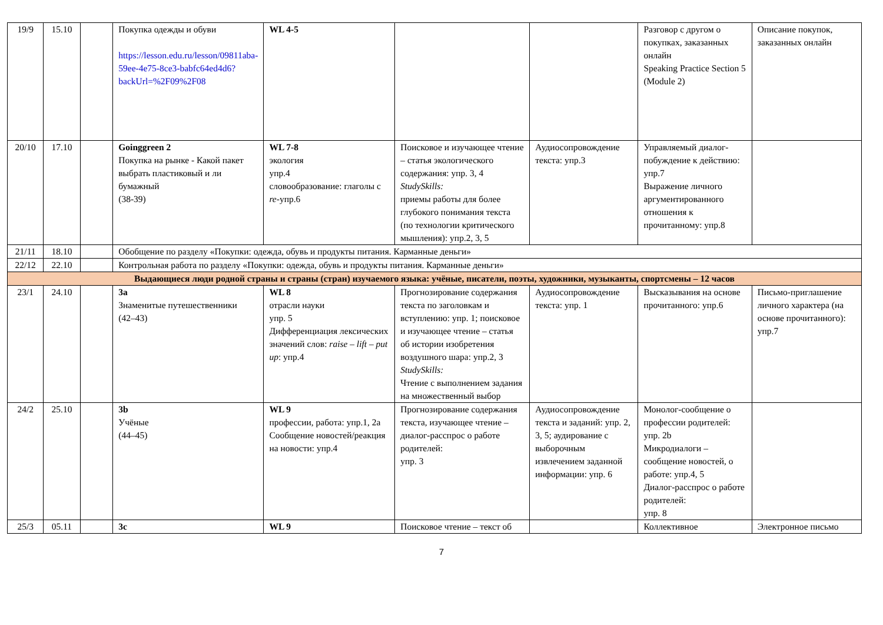| 19/9 | 15.10 | | Покупка одежды и обуви https://lesson.edu.ru/lesson/09811aba-59ee-4e75-8ce3-babfc64ed4d6?backUrl=%2F09%2F08 | WL 4-5 | | | Разговор с другом о покупках, заказанных онлайн Speaking Practice Section 5 (Module 2) | Описание покупок, заказанных онлайн |
| 20/10 | 17.10 | | Goinggreen 2 Покупка на рынке - Какой пакет выбрать пластиковый и ли бумажный (38-39) | WL 7-8 экология упр.4 словообразование: глаголы с re -упр.6 | Поисковое и изучающее чтение – статья экологического содержания: упр. 3, 4 StudySkills: приемы работы для более глубокого понимания текста (по технологии критического мышления): упр.2, 3, 5 | Аудиосопровождение текста: упр.3 | Управляемый диалог-побуждение к действию: упр.7 Выражение личного аргументированного отношения к прочитанному: упр.8 | |
| 21/11 | 18.10 | | Обобщение по разделу «Покупки: одежда, обувь и продукты питания. Карманные деньги» | | | | | |
| 22/12 | 22.10 | | Контрольная работа по разделу «Покупки: одежда, обувь и продукты питания. Карманные деньги» | | | | | |
| Выдающиеся люди родной страны и страны (стран) изучаемого языка: учёные, писатели, поэты, художники, музыканты, спортсмены – 12 часов | | | | | | | | |
| 23/1 | 24.10 | | 3a Знаменитые путешественники (42–43) | WL 8 отрасли науки упр. 5 Дифференциация лексических значений слов: raise – lift – put up : упр.4 | Прогнозирование содержания текста по заголовкам и вступлению: упр. 1; поисковое и изучающее чтение – статья об истории изобретения воздушного шара: упр.2, 3 StudySkills: Чтение с выполнением задания на множественный выбор | Аудиосопровождение текста: упр. 1 | Высказывания на основе прочитанного: упр.6 | Письмо-приглашение личного характера (на основе прочитанного): упр.7 |
| 24/2 | 25.10 | | 3b Учёные (44–45) | WL 9 профессии, работа: упр.1, 2a Сообщение новостей/реакция на новости: упр.4 | Прогнозирование содержания текста, изучающее чтение – диалог-расспрос о работе родителей: упр. 3 | Аудиосопровождение текста и заданий: упр. 2, 3, 5; аудирование с выборочным извлечением заданной информации: упр. 6 | Монолог-сообщение о профессии родителей: упр. 2b Микродиалоги – сообщение новостей, о работе: упр.4, 5 Диалог-расспрос о работе родителей: упр. 8 | |
| 25/3 | 05.11 | | 3c | WL 9 | Поисковое чтение – текст об | | Коллективное | Электронное письмо |
7